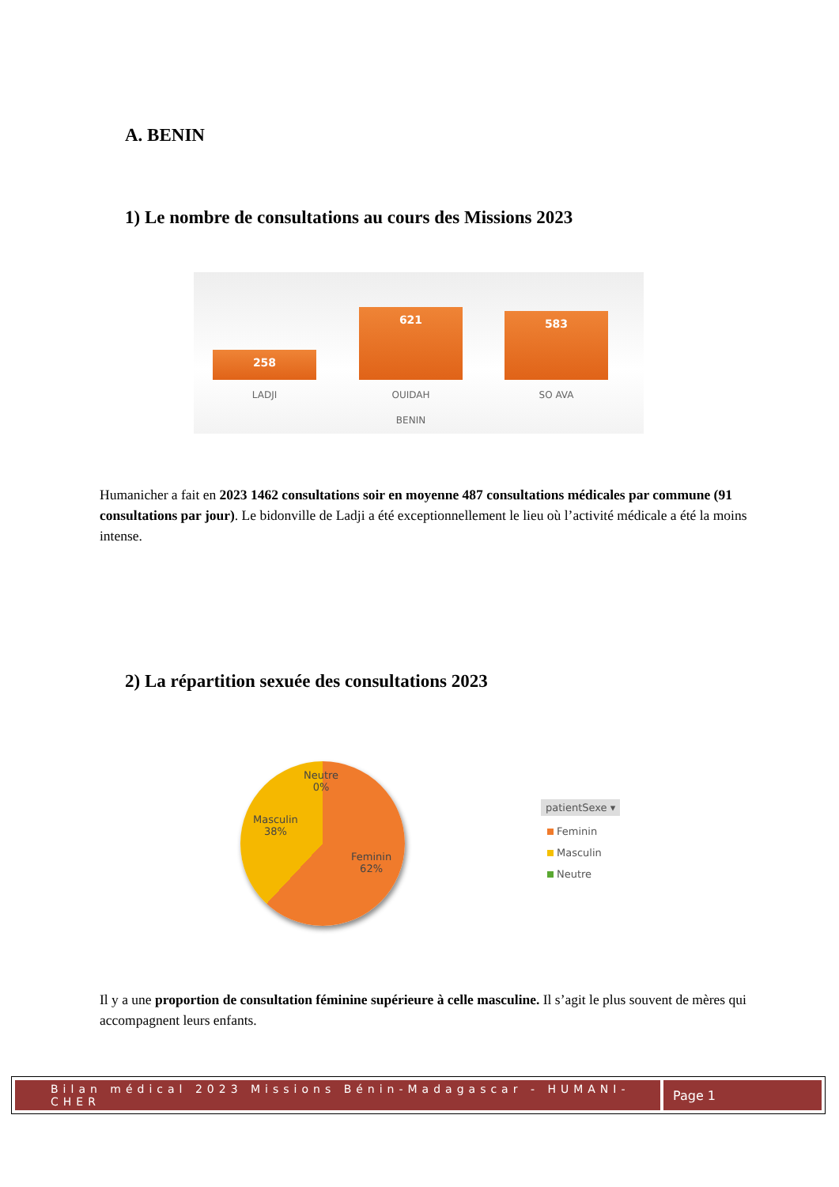A. BENIN
1) Le nombre de consultations au cours des Missions 2023
258 621 583
LADJI OUIDAH SO AVA
BENIN
Humanicher a fait en 2023 1462 consultations soir en moyenne 487 consultations médicales par commune (91 consultations par jour). Le bidonville de Ladji a été exceptionnellement le lieu où l’activité médicale a été la moins intense.
2) La répartition sexuée des consultations 2023
Neutre
0%
Masculin
38%
Feminin
62%
patientSexe ▾
Feminin
Masculin
Neutre
Il y a une proportion de consultation féminine supérieure à celle masculine. Il s’agit le plus souvent de mères qui accompagnent leurs enfants.
Bilan médical 2023 Missions Bénin-Madagascar - HUMANI-CHER
Page 1